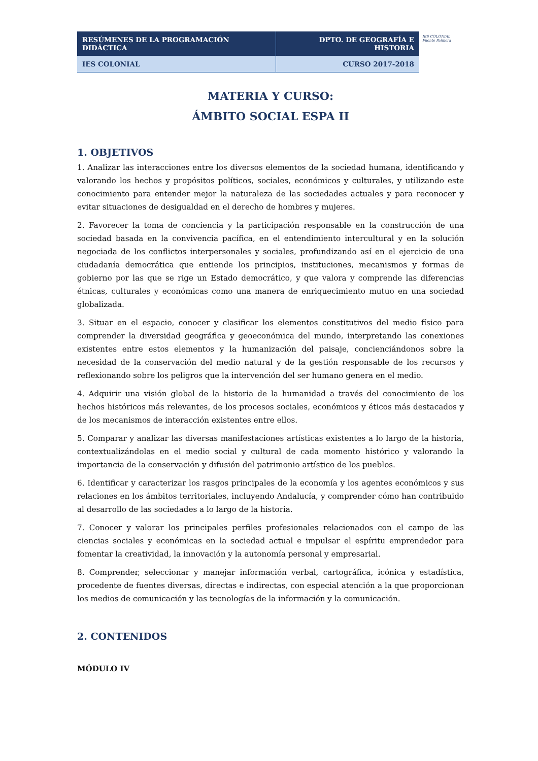IES COLONIAL
Fuente Palmera
| RESÚMENES DE LA PROGRAMACIÓN DIDÁCTICA | DPTO. DE GEOGRAFÍA E HISTORIA |
| IES COLONIAL | CURSO 2017-2018 |
MATERIA Y CURSO:
ÁMBITO SOCIAL ESPA II
1. OBJETIVOS
1. Analizar las interacciones entre los diversos elementos de la sociedad humana, identificando y valorando los hechos y propósitos políticos, sociales, económicos y culturales, y utilizando este conocimiento para entender mejor la naturaleza de las sociedades actuales y para reconocer y evitar situaciones de desigualdad en el derecho de hombres y mujeres.
2. Favorecer la toma de conciencia y la participación responsable en la construcción de una sociedad basada en la convivencia pacífica, en el entendimiento intercultural y en la solución negociada de los conflictos interpersonales y sociales, profundizando así en el ejercicio de una ciudadanía democrática que entiende los principios, instituciones, mecanismos y formas de gobierno por las que se rige un Estado democrático, y que valora y comprende las diferencias étnicas, culturales y económicas como una manera de enriquecimiento mutuo en una sociedad globalizada.
3. Situar en el espacio, conocer y clasificar los elementos constitutivos del medio físico para comprender la diversidad geográfica y geoeconómica del mundo, interpretando las conexiones existentes entre estos elementos y la humanización del paisaje, concienciándonos sobre la necesidad de la conservación del medio natural y de la gestión responsable de los recursos y reflexionando sobre los peligros que la intervención del ser humano genera en el medio.
4. Adquirir una visión global de la historia de la humanidad a través del conocimiento de los hechos históricos más relevantes, de los procesos sociales, económicos y éticos más destacados y de los mecanismos de interacción existentes entre ellos.
5. Comparar y analizar las diversas manifestaciones artísticas existentes a lo largo de la historia, contextualizándolas en el medio social y cultural de cada momento histórico y valorando la importancia de la conservación y difusión del patrimonio artístico de los pueblos.
6. Identificar y caracterizar los rasgos principales de la economía y los agentes económicos y sus relaciones en los ámbitos territoriales, incluyendo Andalucía, y comprender cómo han contribuido al desarrollo de las sociedades a lo largo de la historia.
7. Conocer y valorar los principales perfiles profesionales relacionados con el campo de las ciencias sociales y económicas en la sociedad actual e impulsar el espíritu emprendedor para fomentar la creatividad, la innovación y la autonomía personal y empresarial.
8. Comprender, seleccionar y manejar información verbal, cartográfica, icónica y estadística, procedente de fuentes diversas, directas e indirectas, con especial atención a la que proporcionan los medios de comunicación y las tecnologías de la información y la comunicación.
2. CONTENIDOS
MÓDULO IV